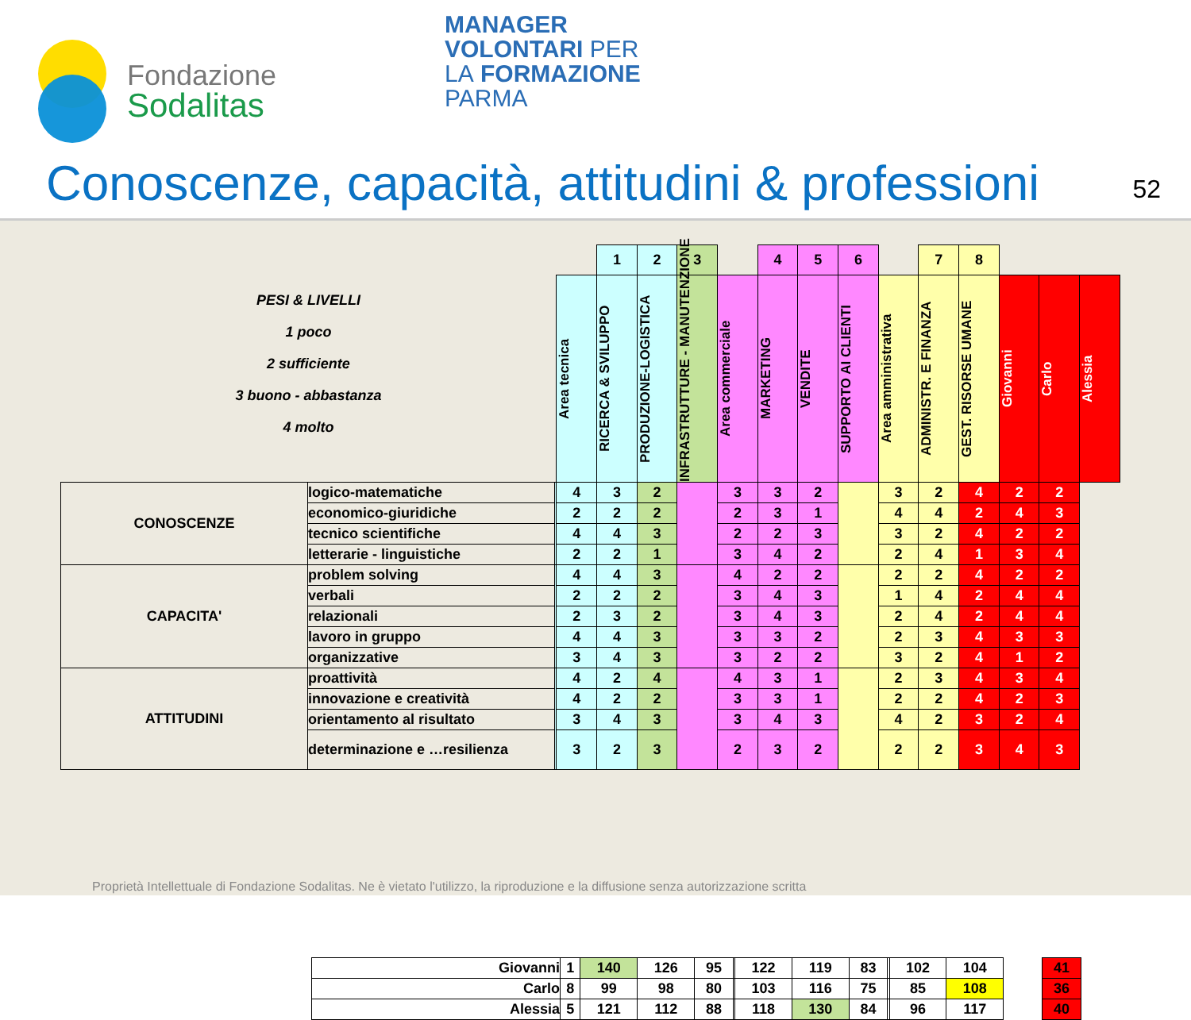Fondazione
Sodalitas
MANAGER
VOLONTARI PER
LA FORMAZIONE
PARMA
Conoscenze, capacità, attitudini & professioni
52
| PESI & LIVELLI 1 poco 2 sufficiente 3 buono - abbastanza 4 molto | | | | 1 | 2 | 3 | | 4 | 5 | 6 | | 7 | 8 | | | |
| | | | Area tecnica | RICERCA & SVILUPPO | PRODUZIONE-LOGISTICA | INFRASTRUTTURE - MANUTENZIONE | Area commerciale | MARKETING | VENDITE | SUPPORTO AI CLIENTI | Area amministrativa | ADMINISTR. E FINANZA | GEST. RISORSE UMANE | Giovanni | Carlo | Alessia |
| CONOSCENZE | logico-matematiche | | 4 | 3 | 2 | | 3 | 3 | 2 | | 3 | 2 | 4 | 2 | 2 | |
| | economico-giuridiche | | 2 | 2 | 2 | | 2 | 3 | 1 | | 4 | 4 | 2 | 4 | 3 | |
| | tecnico scientifiche | | 4 | 4 | 3 | | 2 | 2 | 3 | | 3 | 2 | 4 | 2 | 2 | |
| | letterarie - linguistiche | | 2 | 2 | 1 | | 3 | 4 | 2 | | 2 | 4 | 1 | 3 | 4 | |
| CAPACITA' | problem solving | | 4 | 4 | 3 | | 4 | 2 | 2 | | 2 | 2 | 4 | 2 | 2 | |
| | verbali | | 2 | 2 | 2 | | 3 | 4 | 3 | | 1 | 4 | 2 | 4 | 4 | |
| | relazionali | | 2 | 3 | 2 | | 3 | 4 | 3 | | 2 | 4 | 2 | 4 | 4 | |
| | lavoro in gruppo | | 4 | 4 | 3 | | 3 | 3 | 2 | | 2 | 3 | 4 | 3 | 3 | |
| | organizzative | | 3 | 4 | 3 | | 3 | 2 | 2 | | 3 | 2 | 4 | 1 | 2 | |
| ATTITUDINI | proattività | | 4 | 2 | 4 | | 4 | 3 | 1 | | 2 | 3 | 4 | 3 | 4 | |
| | innovazione e creatività | | 4 | 2 | 2 | | 3 | 3 | 1 | | 2 | 2 | 4 | 2 | 3 | |
| | orientamento al risultato | | 3 | 4 | 3 | | 3 | 4 | 3 | | 4 | 2 | 3 | 2 | 4 | |
| | determinazione e …resilienza | | 3 | 2 | 3 | | 2 | 3 | 2 | | 2 | 2 | 3 | 4 | 3 | |
| Giovanni | 1 | 140 | 126 | 95 | | 122 | 119 | 83 | | 102 | 104 | | 41 |
| Carlo | 8 | 99 | 98 | 80 | | 103 | 116 | 75 | | 85 | 108 | | 36 |
| Alessia | 5 | 121 | 112 | 88 | | 118 | 130 | 84 | | 96 | 117 | | 40 |
Proprietà Intellettuale di Fondazione Sodalitas. Ne è vietato l'utilizzo, la riproduzione e la diffusione senza autorizzazione scritta